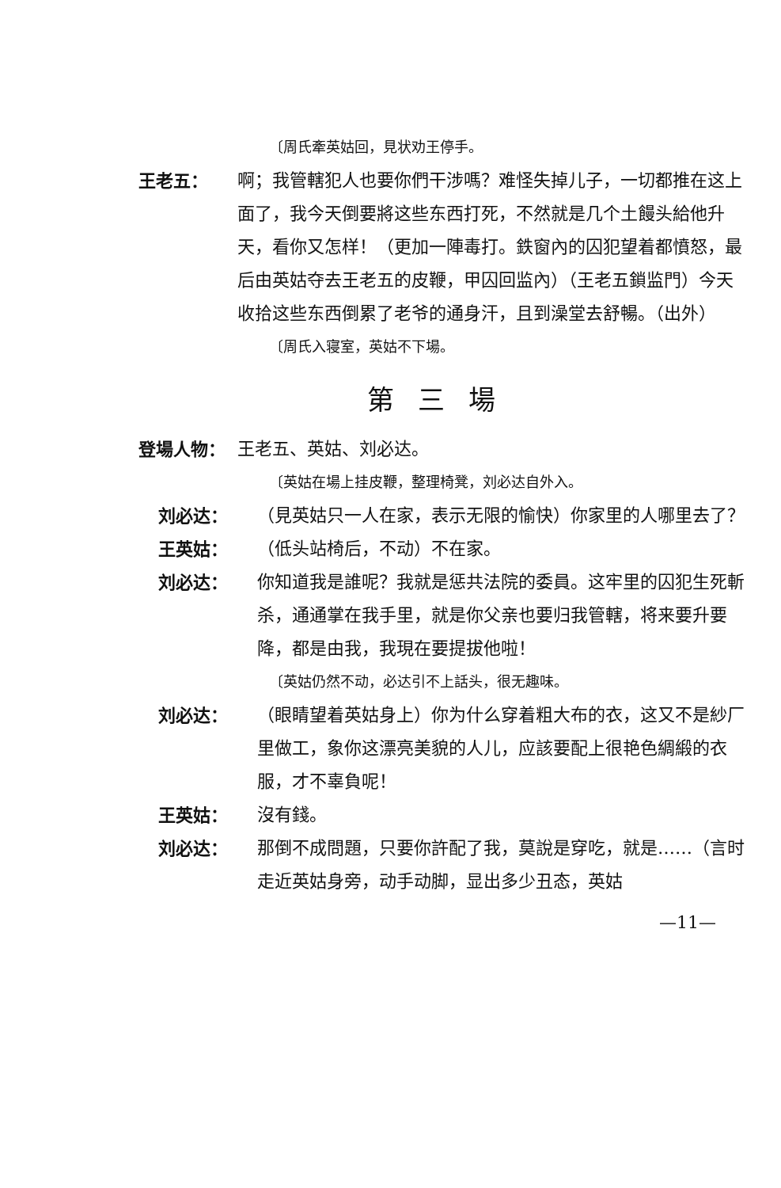〔周氏牽英姑回，見状劝王停手。
王老五： 啊；我管轄犯人也要你們干涉嗎？难怪失掉儿子，一切都推在这上面了，我今天倒要將这些东西打死，不然就是几个土饅头給他升天，看你又怎样！（更加一陣毒打。鉄窗內的囚犯望着都憤怒，最后由英姑夺去王老五的皮鞭，甲囚回监內）（王老五鎖监門）今天收拾这些东西倒累了老爷的通身汗，且到澡堂去舒暢。（出外）
〔周氏入寝室，英姑不下場。
第三場
登場人物： 王老五、英姑、刘必达。
〔英姑在場上挂皮鞭，整理椅凳，刘必达自外入。
刘必达： （見英姑只一人在家，表示无限的愉快）你家里的人哪里去了？
王英姑： （低头站椅后，不动）不在家。
刘必达： 你知道我是誰呢？我就是惩共法院的委員。这牢里的囚犯生死斬杀，通通掌在我手里，就是你父亲也要归我管轄，将来要升要降，都是由我，我現在要提拔他啦！
〔英姑仍然不动，必达引不上話头，很无趣味。
刘必达： （眼睛望着英姑身上）你为什么穿着粗大布的衣，这又不是紗厂里做工，象你这漂亮美貌的人儿，应該要配上很艳色綢緞的衣服，才不辜負呢！
王英姑： 沒有錢。
刘必达： 那倒不成問題，只要你許配了我，莫說是穿吃，就是……（言时走近英姑身旁，动手动脚，显出多少丑态，英姑
—11—